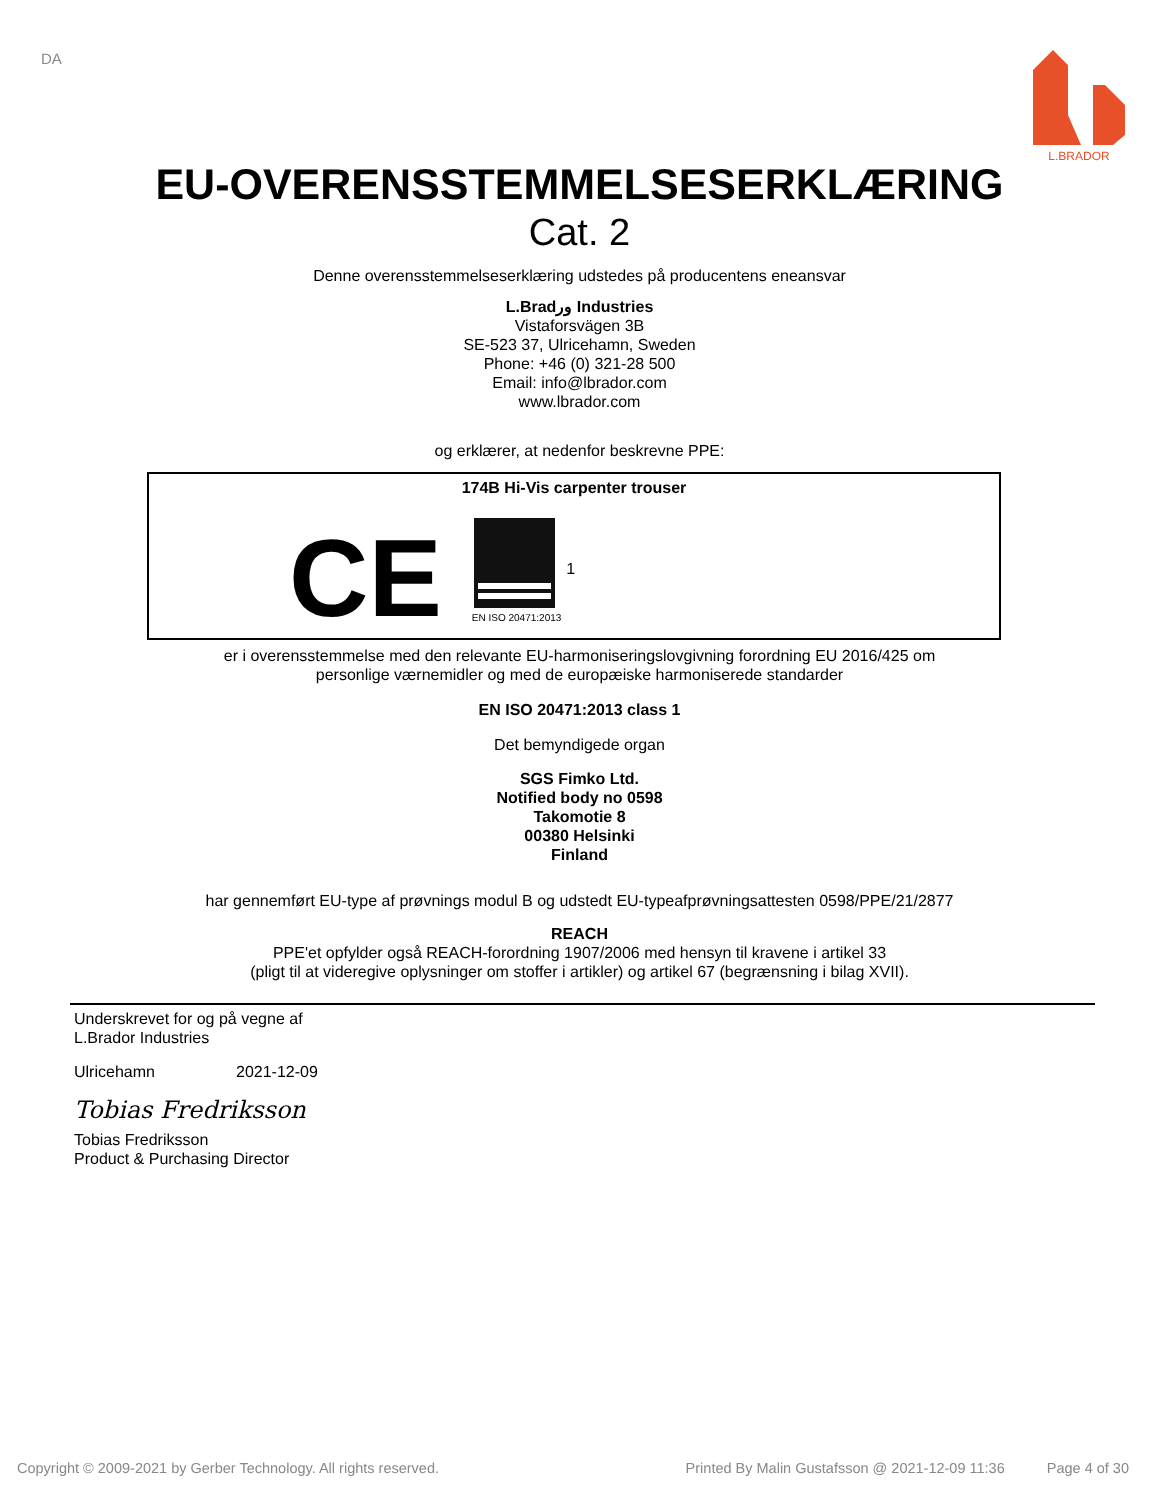DA
L.BRADOR
EU-OVERENSSTEMMELSESERKLÆRING
Cat. 2
Denne overensstemmelseserklæring udstedes på producentens eneansvar
L.Bradور Industries
Vistaforsvägen 3B
SE-523 37, Ulricehamn, Sweden
Phone: +46 (0) 321-28 500
Email: info@lbrador.com
www.lbrador.com
og erklærer, at nedenfor beskrevne PPE:
174B Hi-Vis carpenter trouser
CE
EN ISO 20471:2013
1
er i overensstemmelse med den relevante EU-harmoniseringslovgivning forordning EU 2016/425 om
personlige værnemidler og med de europæiske harmoniserede standarder
EN ISO 20471:2013 class 1
Det bemyndigede organ
SGS Fimko Ltd.
Notified body no 0598
Takomotie 8
00380 Helsinki
Finland
har gennemført EU-type af prøvnings modul B og udstedt EU-typeafprøvningsattesten 0598/PPE/21/2877
REACH
PPE'et opfylder også REACH-forordning 1907/2006 med hensyn til kravene i artikel 33
(pligt til at videregive oplysninger om stoffer i artikler) og artikel 67 (begrænsning i bilag XVII).
Underskrevet for og på vegne af
L.Brador Industries
Ulricehamn 2021-12-09
Tobias Fredriksson
Tobias Fredriksson
Product & Purchasing Director
Copyright © 2009-2021 by Gerber Technology. All rights reserved. Printed By Malin Gustafsson @ 2021-12-09 11:36 Page 4 of 30